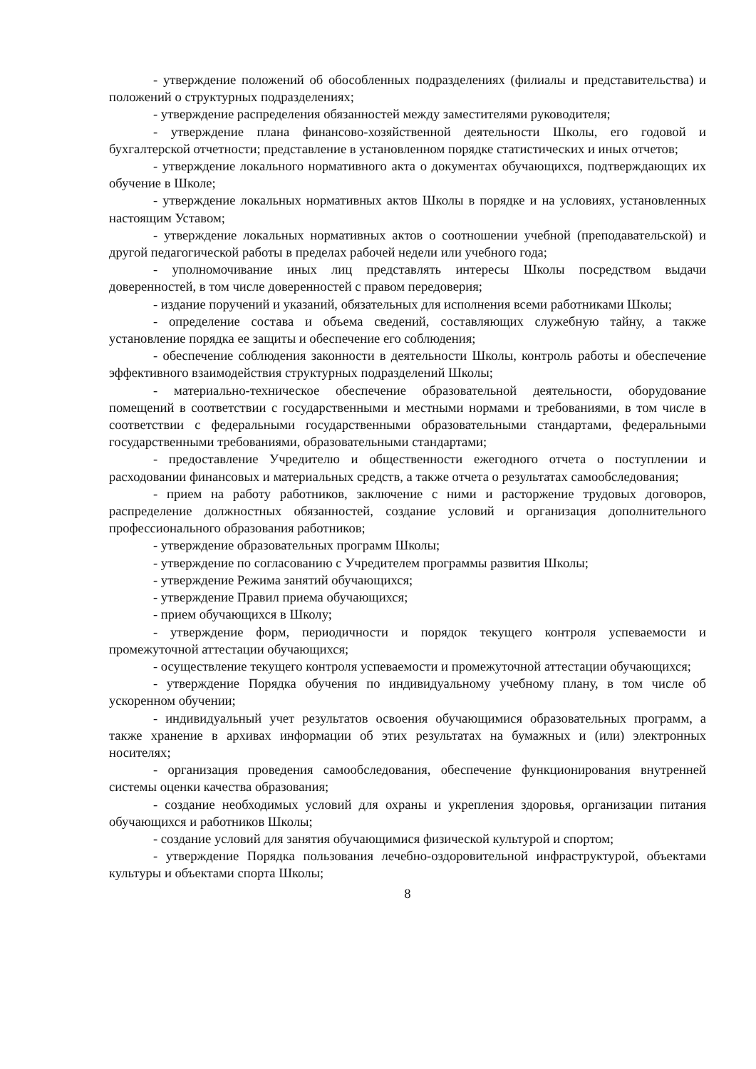- утверждение положений об обособленных подразделениях (филиалы и представительства) и положений о структурных подразделениях;
- утверждение распределения обязанностей между заместителями руководителя;
- утверждение плана финансово-хозяйственной деятельности Школы, его годовой и бухгалтерской отчетности; представление в установленном порядке статистических и иных отчетов;
- утверждение локального нормативного акта о документах обучающихся, подтверждающих их обучение в Школе;
- утверждение локальных нормативных актов Школы в порядке и на условиях, установленных настоящим Уставом;
- утверждение локальных нормативных актов о соотношении учебной (преподавательской) и другой педагогической работы в пределах рабочей недели или учебного года;
- уполномочивание иных лиц представлять интересы Школы посредством выдачи доверенностей, в том числе доверенностей с правом передоверия;
- издание поручений и указаний, обязательных для исполнения всеми работниками Школы;
- определение состава и объема сведений, составляющих служебную тайну, а также установление порядка ее защиты и обеспечение его соблюдения;
- обеспечение соблюдения законности в деятельности Школы, контроль работы и обеспечение эффективного взаимодействия структурных подразделений Школы;
- материально-техническое обеспечение образовательной деятельности, оборудование помещений в соответствии с государственными и местными нормами и требованиями, в том числе в соответствии с федеральными государственными образовательными стандартами, федеральными государственными требованиями, образовательными стандартами;
- предоставление Учредителю и общественности ежегодного отчета о поступлении и расходовании финансовых и материальных средств, а также отчета о результатах самообследования;
- прием на работу работников, заключение с ними и расторжение трудовых договоров, распределение должностных обязанностей, создание условий и организация дополнительного профессионального образования работников;
- утверждение образовательных программ Школы;
- утверждение по согласованию с Учредителем программы развития Школы;
- утверждение Режима занятий обучающихся;
- утверждение Правил приема обучающихся;
- прием обучающихся в Школу;
- утверждение форм, периодичности и порядок текущего контроля успеваемости и промежуточной аттестации обучающихся;
- осуществление текущего контроля успеваемости и промежуточной аттестации обучающихся;
- утверждение Порядка обучения по индивидуальному учебному плану, в том числе об ускоренном обучении;
- индивидуальный учет результатов освоения обучающимися образовательных программ, а также хранение в архивах информации об этих результатах на бумажных и (или) электронных носителях;
- организация проведения самообследования, обеспечение функционирования внутренней системы оценки качества образования;
- создание необходимых условий для охраны и укрепления здоровья, организации питания обучающихся и работников Школы;
- создание условий для занятия обучающимися физической культурой и спортом;
- утверждение Порядка пользования лечебно-оздоровительной инфраструктурой, объектами культуры и объектами спорта Школы;
8